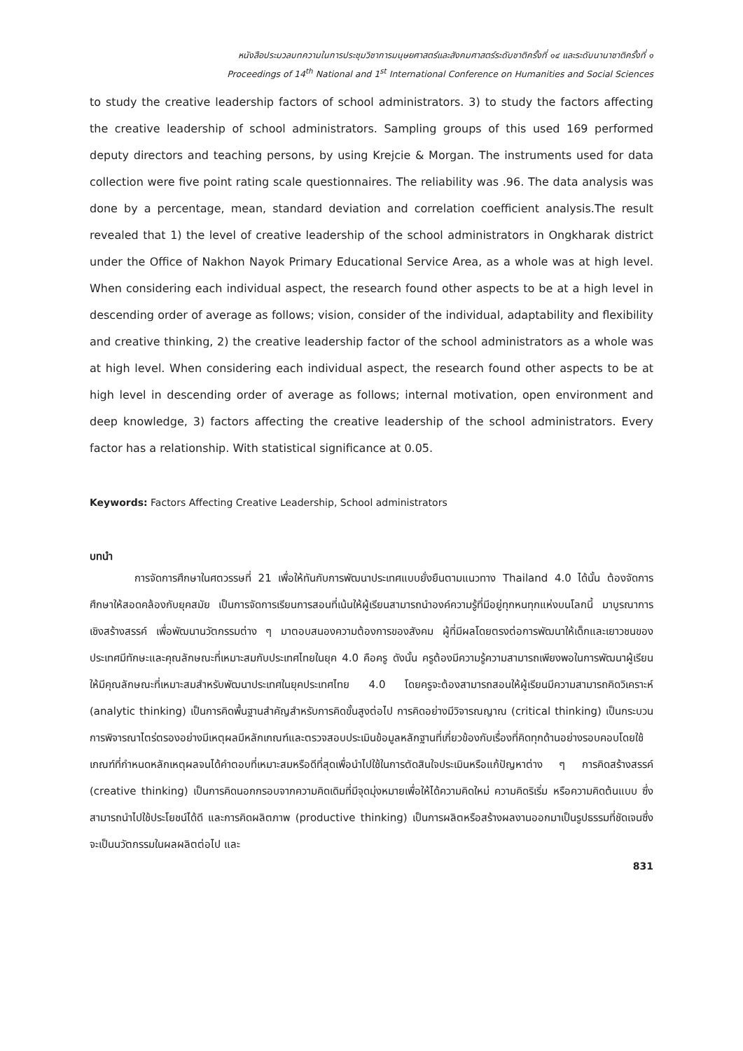หนังสือประมวลบทความในการประชุมวิชาการมนุษยศาสตร์และสังคมศาสตร์ระดับชาติครั้งที่ ๑๔ และระดับนานาชาติครั้งที่ ๑
Proceedings of 14<sup>th</sup> National and 1<sup>st</sup> International Conference on Humanities and Social Sciences
to study the creative leadership factors of school administrators. 3) to study the factors affecting the creative leadership of school administrators. Sampling groups of this used 169 performed deputy directors and teaching persons, by using Krejcie & Morgan. The instruments used for data collection were five point rating scale questionnaires. The reliability was .96. The data analysis was done by a percentage, mean, standard deviation and correlation coefficient analysis.The result revealed that 1) the level of creative leadership of the school administrators in Ongkharak district under the Office of Nakhon Nayok Primary Educational Service Area, as a whole was at high level. When considering each individual aspect, the research found other aspects to be at a high level in descending order of average as follows; vision, consider of the individual, adaptability and flexibility and creative thinking, 2) the creative leadership factor of the school administrators as a whole was at high level. When considering each individual aspect, the research found other aspects to be at high level in descending order of average as follows; internal motivation, open environment and deep knowledge, 3) factors affecting the creative leadership of the school administrators. Every factor has a relationship. With statistical significance at 0.05.
Keywords: Factors Affecting Creative Leadership, School administrators
บทนำ
การจัดการศึกษาในศตวรรษที่ 21 เพื่อให้ทันกับการพัฒนาประเทศแบบยั่งยืนตามแนวทาง Thailand 4.0 ได้นั้น ต้องจัดการศึกษาให้สอดคล้องกับยุคสมัย เป็นการจัดการเรียนการสอนที่เน้นให้ผู้เรียนสามารถนำองค์ความรู้ที่มีอยู่ทุกหนทุกแห่งบนโลกนี้ มาบูรณาการเชิงสร้างสรรค์ เพื่อพัฒนานวัตกรรมต่าง ๆ มาตอบสนองความต้องการของสังคม ผู้ที่มีผลโดยตรงต่อการพัฒนาให้เด็กและเยาวชนของประเทศมีทักษะและคุณลักษณะที่เหมาะสมกับประเทศไทยในยุค 4.0 คือครู ดังนั้น ครูต้องมีความรู้ความสามารถเพียงพอในการพัฒนาผู้เรียนให้มีคุณลักษณะที่เหมาะสมสำหรับพัฒนาประเทศในยุคประเทศไทย 4.0 โดยครูจะต้องสามารถสอนให้ผู้เรียนมีความสามารถคิดวิเคราะห์ (analytic thinking) เป็นการคิดพื้นฐานสำคัญสำหรับการคิดขั้นสูงต่อไป การคิดอย่างมีวิจารณญาณ (critical thinking) เป็นกระบวนการพิจารณาไตร่ตรองอย่างมีเหตุผลมีหลักเกณฑ์และตรวจสอบประเมินข้อมูลหลักฐานที่เกี่ยวข้องกับเรื่องที่คิดทุกด้านอย่างรอบคอบโดยใช้เกณฑ์ที่กำหนดหลักเหตุผลจนได้คำตอบที่เหมาะสมหรือดีที่สุดเพื่อนำไปใช้ในการตัดสินใจประเมินหรือแก้ปัญหาต่าง ๆ การคิดสร้างสรรค์ (creative thinking) เป็นการคิดนอกกรอบจากความคิดเดิมที่มีจุดมุ่งหมายเพื่อให้ได้ความคิดใหม่ ความคิดริเริ่ม หรือความคิดต้นแบบ ซึ่งสามารถนำไปใช้ประโยชน์ได้ดี และการคิดผลิตภาพ (productive thinking) เป็นการผลิตหรือสร้างผลงานออกมาเป็นรูปธรรมที่ชัดเจนซึ่งจะเป็นนวัตกรรมในผลผลิตต่อไป และ
831